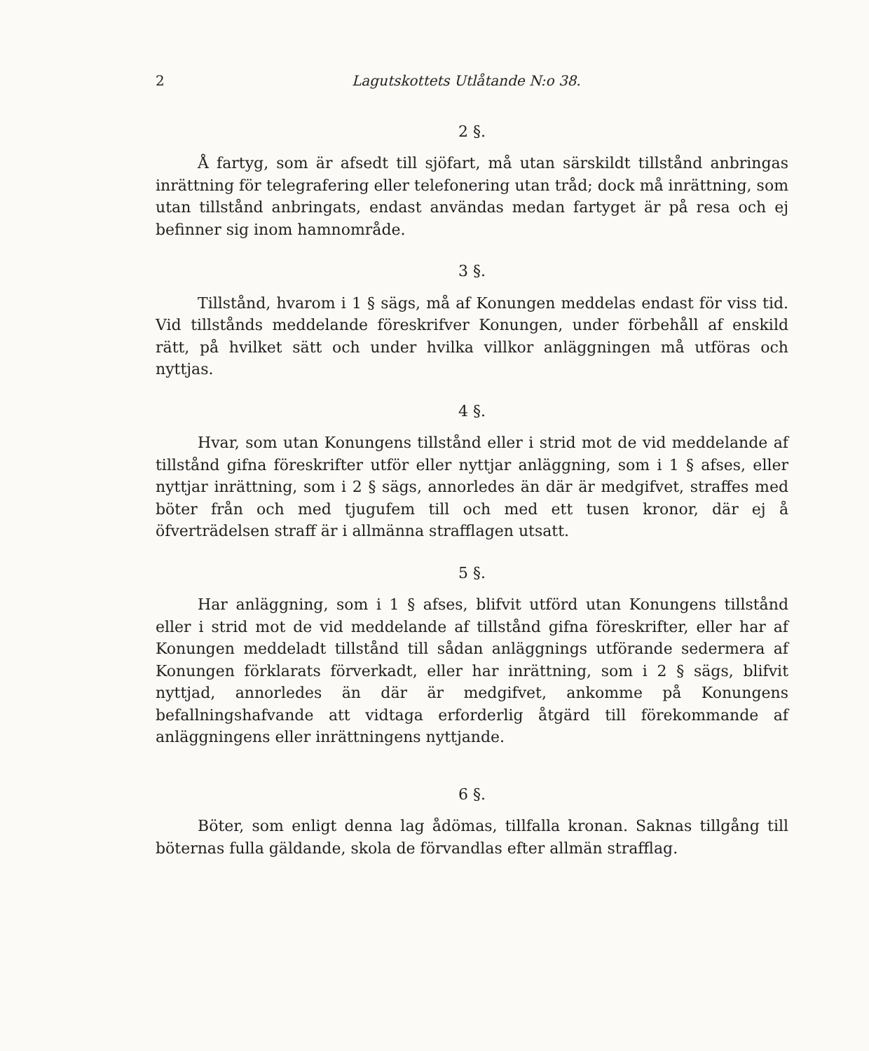2 Lagutskottets Utlåtande N:o 38.
2 §.
Å fartyg, som är afsedt till sjöfart, må utan särskildt tillstånd anbringas inrättning för telegrafering eller telefonering utan tråd; dock må inrättning, som utan tillstånd anbringats, endast användas medan fartyget är på resa och ej befinner sig inom hamnområde.
3 §.
Tillstånd, hvarom i 1 § sägs, må af Konungen meddelas endast för viss tid. Vid tillstånds meddelande föreskrifver Konungen, under förbehåll af enskild rätt, på hvilket sätt och under hvilka villkor anläggningen må utföras och nyttjas.
4 §.
Hvar, som utan Konungens tillstånd eller i strid mot de vid meddelande af tillstånd gifna föreskrifter utför eller nyttjar anläggning, som i 1 § afses, eller nyttjar inrättning, som i 2 § sägs, annorledes än där är medgifvet, straffes med böter från och med tjugufem till och med ett tusen kronor, där ej å öfverträdelsen straff är i allmänna strafflagen utsatt.
5 §.
Har anläggning, som i 1 § afses, blifvit utförd utan Konungens tillstånd eller i strid mot de vid meddelande af tillstånd gifna föreskrifter, eller har af Konungen meddeladt tillstånd till sådan anläggnings utförande sedermera af Konungen förklarats förverkadt, eller har inrättning, som i 2 § sägs, blifvit nyttjad, annorledes än där är medgifvet, ankomme på Konungens befallningshafvande att vidtaga erforderlig åtgärd till förekommande af anläggningens eller inrättningens nyttjande.
6 §.
Böter, som enligt denna lag ådömas, tillfalla kronan. Saknas tillgång till böternas fulla gäldande, skola de förvandlas efter allmän strafflag.